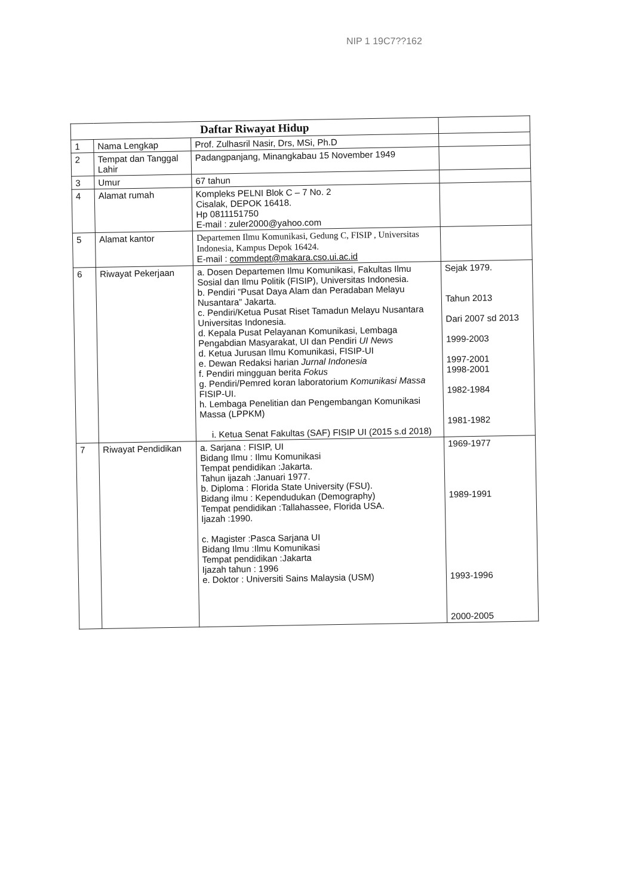NIP 1 19C7??162
| Daftar Riwayat Hidup | | | |
| 1 | Nama Lengkap | Prof. Zulhasril Nasir, Drs, MSi, Ph.D | |
| 2 | Tempat dan Tanggal Lahir | Padangpanjang, Minangkabau 15 November 1949 | |
| 3 | Umur | 67 tahun | |
| 4 | Alamat rumah | Kompleks PELNI Blok C – 7 No. 2 Cisalak, DEPOK 16418. Hp 0811151750 E-mail : zuler2000@yahoo.com | |
| 5 | Alamat kantor | Departemen Ilmu Komunikasi, Gedung C, FISIP , Universitas Indonesia, Kampus Depok 16424. E-mail : commdept@makara.cso.ui.ac.id | |
| 6 | Riwayat Pekerjaan | a. Dosen Departemen Ilmu Komunikasi, Fakultas Ilmu Sosial dan Ilmu Politik (FISIP), Universitas Indonesia. b. Pendiri ”Pusat Daya Alam dan Peradaban Melayu Nusantara” Jakarta. c. Pendiri/Ketua Pusat Riset Tamadun Melayu Nusantara Universitas Indonesia. d. Kepala Pusat Pelayanan Komunikasi, Lembaga Pengabdian Masyarakat, UI dan Pendiri UI News d. Ketua Jurusan Ilmu Komunikasi, FISIP-UI e. Dewan Redaksi harian Jurnal Indonesia f. Pendiri mingguan berita Fokus g. Pendiri/Pemred koran laboratorium Komunikasi Massa FISIP-UI. h. Lembaga Penelitian dan Pengembangan Komunikasi Massa (LPPKM) i. Ketua Senat Fakultas (SAF) FISIP UI (2015 s.d 2018) | Sejak 1979. Tahun 2013 Dari 2007 sd 2013 1999-2003 1997-2001 1998-2001 1982-1984 1981-1982 |
| 7 | Riwayat Pendidikan | a. Sarjana : FISIP, UI Bidang Ilmu : Ilmu Komunikasi Tempat pendidikan :Jakarta. Tahun ijazah :Januari 1977. b. Diploma : Florida State University (FSU). Bidang ilmu : Kependudukan (Demography) Tempat pendidikan :Tallahassee, Florida USA. Ijazah :1990. c. Magister :Pasca Sarjana UI Bidang Ilmu :Ilmu Komunikasi Tempat pendidikan :Jakarta Ijazah tahun : 1996 e. Doktor : Universiti Sains Malaysia (USM) | 1969-1977 1989-1991 1993-1996 2000-2005 |